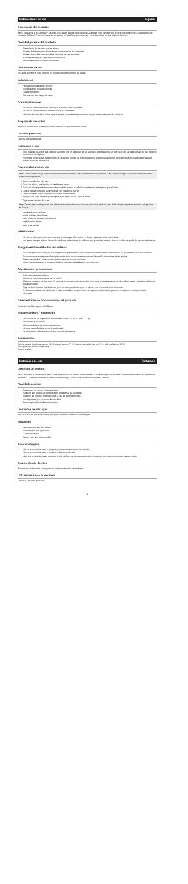Instrucciones de uso Español
Descripción del producto
Barniz resistente a la humedad y la saliva para tratar dientes hipersensibles y aplicar en el esmalte y la dentina como parte de un tratamiento de profilaxis. El Barniz Flairesse viene en un envase Single Dose (monodosis) y está disponible en dos sabores distintos.
Finalidad prevista del producto
Tratamiento de dientes hipersensibles
Sellado de túbulos de la dentina tras preparaciones de cavidades
Sellado de cuellos hipersensibles y dentina de raíz expuesta
Barniz protector para la prevención de caries
Remineralización de caries incipientes
Limitaciones de uso
No utilice el material si el paciente no puede controlar el reflejo de tragar.
Indicaciones
Hipersensibilidad de los dientes
Sensibilidades postoperatorias
Caries incipientes
Dientes con alto riesgo de caries
Contraindicaciones
No utilizar el material si las encías del paciente están ulceradas.
No utilizar el material si el paciente sufre de estomatitis.
No utilice el material si existe alguna alergia conocida a alguno de los componentes o alergias de contacto.
Grupo(s) de pacientes
Personas que reciben tratamiento como parte de un procedimiento dental.
Usuarios previstos
Dentista, personal dental
Notas para el uso
Si el material se aplica a la boca del paciente con un aplicador de un solo uso, el aplicador de un solo uso solo se debe utilizar en ese paciente por motivos de higiene.
El envase Single Dose está provisto de un sello a prueba de manipulaciones. Asegúrese de que el sello a prueba de manipulaciones esté intacto antes del primer uso.
Recomendaciones de uso
Nota: Cada envase Single Dose contiene suficiente material para un tratamiento de profilaxis. Cada envase Single Dose sólo puede utilizarse para un único paciente.
1. Retire los cálculos y la placa.
2. Retire la saliva y los líquidos de las áreas a tratar.
3. Retire el sello a prueba de manipulaciones del envase Single Dose utilizando la lengüeta y deséchelo.
4. Coja el cepillo y utilícelo para mezclar con cuidado el barniz.
5. Doble el cepillo según sea necesario para el tratamiento.
6. Aplique una capa delgada y homogénea del barniz en las áreas a tratar.
7. Deje actuar durante 4 horas.
Nota: Con el objetivo de permitir que el barniz actúe durante cuatro horas, informe al paciente que debe evitar lo siguiente durante este periodo de tiempo:
comer alimentos sólidos
tomar bebidas alcohólicas
usar colutorios bucales con alcohol
cepillarse los dientes
usar seda dental
Interacciones
No utilizar otros productos con receta que contengan flúor en las 24 horas siguientes al uso del barniz.
Los pacientes que utilicen fluoración sistémica deben dejar de utilizar estos productos durante dos o tres días después del uso de este barniz.
Riesgos residuales/efectos secundarios
En casos poco frecuentes, el uso del producto puede tener como consecuencia dificultades edematosas en pacientes que sufran de asma.
En casos raros, una aplicación amplia puede tener como consecuencia la inflamación edematosa de las encías.
Tragar cantidades excesivas del material puede provocar nauseas.
No se puede descartar el riesgo residual de hipersensibilidad a los componentes.
Advertencias / precauciones
Solo para uso odontológico.
¡Mantener fuera del alcance de los niños!
¡Evitar el contacto con los ojos! En caso de contacto accidental con los ojos, lavar inmediatamente con abundante agua y acudir al médico si fuera necesario.
Siga las instrucciones del fabricante para los otros productos que se utilizan con el material o los materiales.
Se tiene que informar al fabricante y a las autoridades responsables de registro de incidentes graves que impliquen a este producto.
No tragar.
Características de funcionamiento del producto
Contenido de flúor: aprox. 22,600 ppm
Almacenamiento / eliminación
¡Almacenar en un lugar seco a temperaturas de 20 a 25 °C (68 a 77 °F)!
No conservar en nevera.
Mantener alejado de la luz solar directa.
No usar después de la fecha de caducidad.
La eliminación debe cumplir con las normas nacionales.
Composición
Resina natural (colofonia, aprox. 59 %), etanol (aprox. 27 %), fluoruro de sodio (aprox. 5 %), aditivos (aprox. 10 %)
Sin aspartamo, gluten ni sacarina.
Contiene xilitol.
Instruções de uso Português
Descrição do produto
Verniz tolerante à umidade e à saliva para o tratamento de dentes hipersensíveis e para aplicação no esmalte e dentina como parte do tratamento profilático. O Flairesse Varnish é fornecido como Single Dose e está disponível em vários sabores.
Finalidade prevista
Tratamento de dentes hipersensíveis
Selagem dos túbulos de dentina após preparação da cavidade
Selagem de cérvices hipersensíveis e raiz de dentina exposta
Verniz protetor para prevenção de cáries
Remineralização de cáries incipientes
Limitações de utilização
Não usar o material se o paciente não puder controlar o reflexo de deglutição.
Indicações
Hipersensibilidade dos dentes
Sensibilidade pós-operatória
Cáries incipientes
Dentes com alto risco de cárie
Contraindicações
Não usar o material caso a gengiva do paciente apresentar ulcerações.
Não usar o material caso o paciente sofra de estomatite.
Não usar o material, caso o usuário tenha histórico de alergias de contato a qualquer um dos componentes deste produto.
Grupos-alvo de doentes
Pessoas em tratamento como parte de um procedimento odontológico.
Utilizadores a que se destinam
Dentistas, técnicos dentários
4